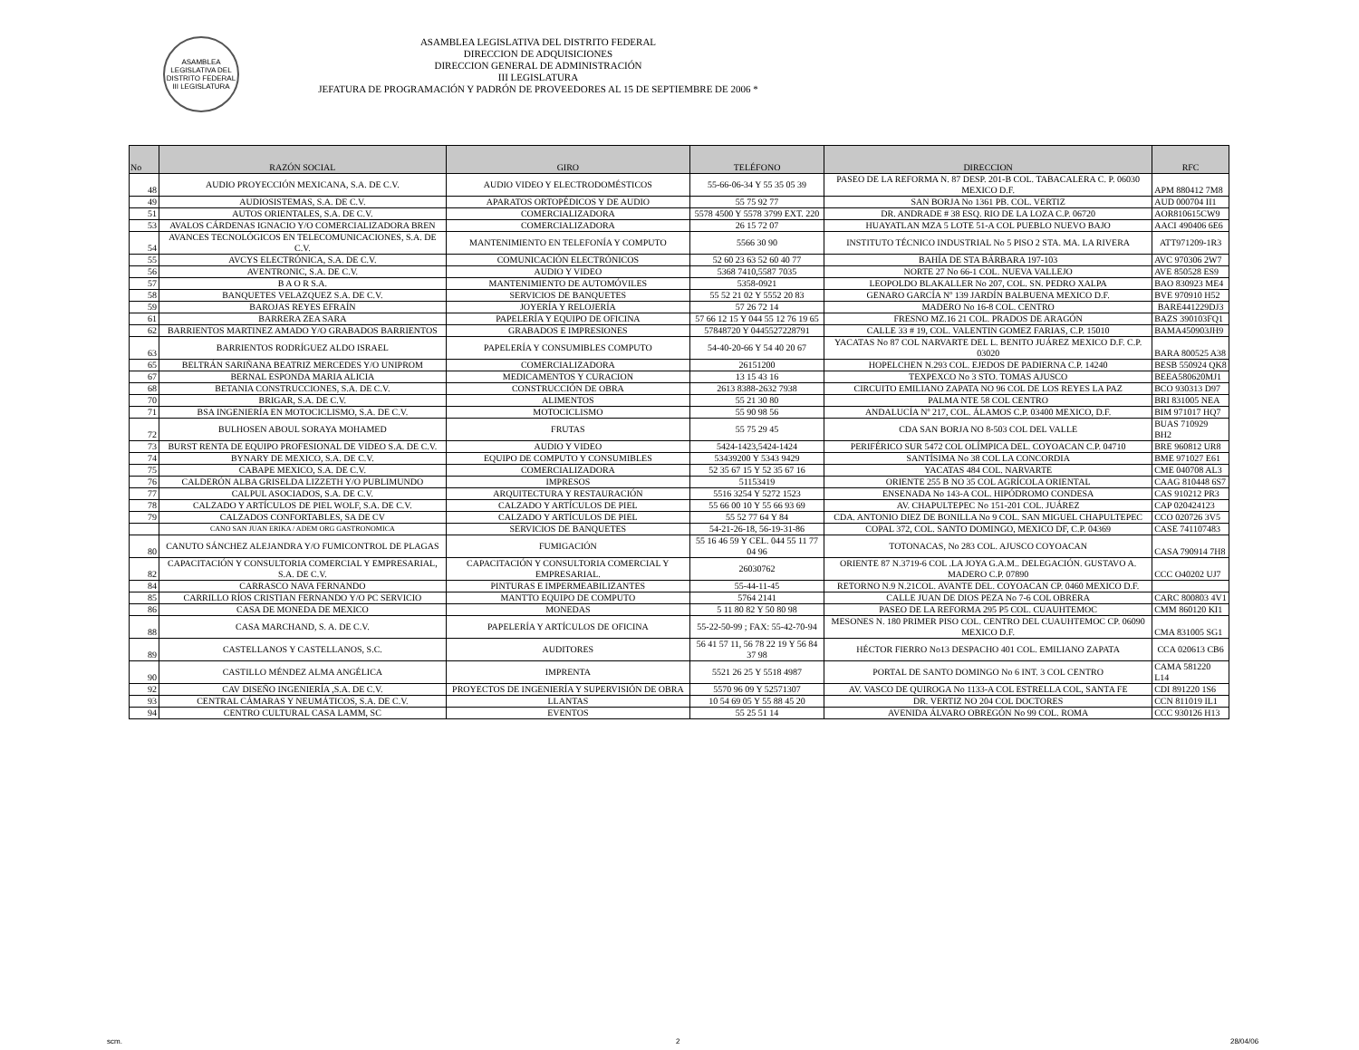ASAMBLEA LEGISLATIVA DEL DISTRITO FEDERAL
III LEGISLATURA
ASAMBLEA LEGISLATIVA DEL DISTRITO FEDERAL
DIRECCION DE ADQUISICIONES
DIRECCION GENERAL DE ADMINISTRACIÓN
III LEGISLATURA
JEFATURA DE PROGRAMACIÓN Y PADRÓN DE PROVEEDORES AL 15 DE SEPTIEMBRE DE 2006 *
| No | RAZÓN SOCIAL | GIRO | TELÉFONO | DIRECCION | RFC |
| --- | --- | --- | --- | --- | --- |
| 48 | AUDIO PROYECCIÓN MEXICANA, S.A. DE C.V. | AUDIO VIDEO Y ELECTRODOMÉSTICOS | 55-66-06-34 Y 55 35 05 39 | PASEO DE LA REFORMA N. 87 DESP. 201-B COL. TABACALERA C. P. 06030 MEXICO D.F. | APM 880412 7M8 |
| 49 | AUDIOSISTEMAS, S.A. DE C.V. | APARATOS ORTOPÉDICOS Y DE AUDIO | 55 75 92 77 | SAN BORJA No 1361 PB. COL. VERTIZ | AUD 000704 II1 |
| 51 | AUTOS ORIENTALES, S.A. DE C.V. | COMERCIALIZADORA | 5578 4500 Y 5578 3799 EXT. 220 | DR. ANDRADE # 38 ESQ. RIO DE LA LOZA C.P. 06720 | AOR810615CW9 |
| 53 | AVALOS CÁRDENAS IGNACIO Y/O COMERCIALIZADORA BREN | COMERCIALIZADORA | 26 15 72 07 | HUAYATLAN MZA 5 LOTE 51-A COL PUEBLO NUEVO BAJO | AACI 490406 6E6 |
| 54 | AVANCES TECNOLÓGICOS EN TELECOMUNICACIONES, S.A. DE C.V. | MANTENIMIENTO EN TELEFONÍA Y COMPUTO | 5566 30 90 | INSTITUTO TÉCNICO INDUSTRIAL No 5 PISO 2 STA. MA. LA RIVERA | ATT971209-1R3 |
| 55 | AVCYS ELECTRÓNICA, S.A. DE C.V. | COMUNICACIÓN ELECTRÓNICOS | 52 60 23 63 52 60 40 77 | BAHÍA DE STA BÁRBARA 197-103 | AVC 970306 2W7 |
| 56 | AVENTRONIC, S.A. DE C.V. | AUDIO Y VIDEO | 5368 7410,5587 7035 | NORTE 27 No 66-1 COL. NUEVA VALLEJO | AVE 850528 ES9 |
| 57 | B A O R S.A. | MANTENIMIENTO DE AUTOMÓVILES | 5358-0921 | LEOPOLDO BLAKALLER No 207, COL. SN. PEDRO XALPA | BAO 830923 ME4 |
| 58 | BANQUETES VELAZQUEZ S.A. DE C.V. | SERVICIOS DE BANQUETES | 55 52 21 02 Y 5552 20 83 | GENARO GARCÍA Nº 139 JARDÍN BALBUENA MEXICO D.F. | BVE 970910 H52 |
| 59 | BAROJAS REYES EFRAÍN | JOYERÍA Y RELOJERÍA | 57 26 72 14 | MADERO No 16-8 COL. CENTRO | BARE441229DJ3 |
| 61 | BARRERA ZEA SARA | PAPELERÍA Y EQUIPO DE OFICINA | 57 66 12 15 Y 044 55 12 76 19 65 | FRESNO MZ.16 21 COL. PRADOS DE ARAGÓN | BAZS 390103FQ1 |
| 62 | BARRIENTOS MARTINEZ AMADO Y/O GRABADOS BARRIENTOS | GRABADOS E IMPRESIONES | 57848720 Y 0445527228791 | CALLE 33 # 19, COL. VALENTIN GOMEZ FARIAS, C.P. 15010 | BAMA450903JH9 |
| 63 | BARRIENTOS RODRÍGUEZ ALDO ISRAEL | PAPELERÍA Y CONSUMIBLES COMPUTO | 54-40-20-66 Y 54 40 20 67 | YACATAS No 87 COL NARVARTE DEL L. BENITO JUÁREZ MEXICO D.F. C.P. 03020 | BARA 800525 A38 |
| 65 | BELTRÁN SARIÑANA BEATRIZ MERCEDES Y/O UNIPROM | COMERCIALIZADORA | 26151200 | HOPELCHEN N.293 COL. EJEDOS DE PADIERNA C.P. 14240 | BESB 550924 QK8 |
| 67 | BERNAL ESPONDA MARIA ALICIA | MEDICAMENTOS Y CURACION | 13 15 43 16 | TEXPEXCO No 3 STO. TOMAS AJUSCO | BEEA580620MJ1 |
| 68 | BETANIA CONSTRUCCIONES, S.A. DE C.V. | CONSTRUCCIÓN DE OBRA | 2613 8388-2632 7938 | CIRCUITO EMILIANO ZAPATA NO 96 COL DE LOS REYES LA PAZ | BCO 930313 D97 |
| 70 | BRIGAR, S.A. DE C.V. | ALIMENTOS | 55 21 30 80 | PALMA NTE 58 COL CENTRO | BRI 831005 NEA |
| 71 | BSA INGENIERÍA EN MOTOCICLISMO, S.A. DE C.V. | MOTOCICLISMO | 55 90 98 56 | ANDALUCÍA Nº 217, COL. ÁLAMOS C.P. 03400 MEXICO, D.F. | BIM 971017 HQ7 |
| 72 | BULHOSEN ABOUL SORAYA MOHAMED | FRUTAS | 55 75 29 45 | CDA SAN BORJA NO 8-503 COL DEL VALLE | BUAS 710929 BH2 |
| 73 | BURST RENTA DE EQUIPO PROFESIONAL DE VIDEO S.A. DE C.V. | AUDIO Y VIDEO | 5424-1423,5424-1424 | PERIFÉRICO SUR 5472 COL OLÍMPICA DEL. COYOACAN C.P. 04710 | BRE 960812 UR8 |
| 74 | BYNARY DE MEXICO, S.A. DE C.V. | EQUIPO DE COMPUTO Y CONSUMIBLES | 53439200 Y 5343 9429 | SANTÍSIMA No 38 COL LA CONCORDIA | BME 971027 E61 |
| 75 | CABAPE MEXICO, S.A. DE C.V. | COMERCIALIZADORA | 52 35 67 15 Y 52 35 67 16 | YACATAS 484 COL. NARVARTE | CME 040708 AL3 |
| 76 | CALDERÓN ALBA GRISELDA LIZZETH Y/O PUBLIMUNDO | IMPRESOS | 51153419 | ORIENTE 255 B NO 35 COL AGRÍCOLA ORIENTAL | CAAG 810448 6S7 |
| 77 | CALPUL ASOCIADOS, S.A. DE C.V. | ARQUITECTURA Y RESTAURACIÓN | 5516 3254 Y 5272 1523 | ENSENADA No 143-A COL. HIPÓDROMO CONDESA | CAS 910212 PR3 |
| 78 | CALZADO Y ARTÍCULOS DE PIEL WOLF, S.A. DE C.V. | CALZADO Y ARTÍCULOS DE PIEL | 55 66 00 10 Y 55 66 93 69 | AV. CHAPULTEPEC No 151-201 COL. JUÁREZ | CAP 020424123 |
| 79 | CALZADOS CONFORTABLES, SA DE CV | CALZADO Y ARTÍCULOS DE PIEL | 55 52 77 64 Y 84 | CDA. ANTONIO DIEZ DE BONILLA No 9 COL. SAN MIGUEL CHAPULTEPEC | CCO 020726 3V5 |
| | CANO SAN JUAN ERIKA / ADEM ORG GASTRONOMICA | SERVICIOS DE BANQUETES | 54-21-26-18, 56-19-31-86 | COPAL 372, COL. SANTO DOMINGO, MEXICO DF, C.P. 04369 | CASE 741107483 |
| 80 | CANUTO SÁNCHEZ ALEJANDRA Y/O FUMICONTROL DE PLAGAS | FUMIGACIÓN | 55 16 46 59 Y CEL. 044 55 11 77 04 96 | TOTONACAS, No 283 COL. AJUSCO COYOACAN | CASA 790914 7H8 |
| 82 | CAPACITACIÓN Y CONSULTORIA COMERCIAL Y EMPRESARIAL, S.A. DE C.V. | CAPACITACIÓN Y CONSULTORIA COMERCIAL Y EMPRESARIAL. | 26030762 | ORIENTE 87 N.3719-6 COL .LA JOYA G.A.M.. DELEGACIÓN. GUSTAVO A. MADERO C.P. 07890 | CCC O40202 UJ7 |
| 84 | CARRASCO NAVA FERNANDO | PINTURAS E IMPERMEABILIZANTES | 55-44-11-45 | RETORNO N.9 N.21COL. AVANTE DEL. COYOACAN CP. 0460 MEXICO D.F. | |
| 85 | CARRILLO RÍOS CRISTIAN FERNANDO Y/O PC SERVICIO | MANTTO EQUIPO DE COMPUTO | 5764 2141 | CALLE JUAN DE DIOS PEZA No 7-6 COL OBRERA | CARC 800803 4V1 |
| 86 | CASA DE MONEDA DE MEXICO | MONEDAS | 5 11 80 82 Y 50 80 98 | PASEO DE LA REFORMA 295 P5 COL. CUAUHTEMOC | CMM 860120 KI1 |
| 88 | CASA MARCHAND, S. A. DE C.V. | PAPELERÍA Y ARTÍCULOS DE OFICINA | 55-22-50-99 ; FAX: 55-42-70-94 | MESONES N. 180 PRIMER PISO COL. CENTRO DEL CUAUHTEMOC CP. 06090 MEXICO D.F. | CMA 831005 SG1 |
| 89 | CASTELLANOS Y CASTELLANOS, S.C. | AUDITORES | 56 41 57 11, 56 78 22 19 Y 56 84 37 98 | HÉCTOR FIERRO No13 DESPACHO 401 COL. EMILIANO ZAPATA | CCA 020613 CB6 |
| 90 | CASTILLO MÉNDEZ ALMA ANGÉLICA | IMPRENTA | 5521 26 25 Y 5518 4987 | PORTAL DE SANTO DOMINGO No 6 INT. 3 COL CENTRO | CAMA 581220 L14 |
| 92 | CAV DISEÑO INGENIERÍA ,S.A. DE C.V. | PROYECTOS DE INGENIERÍA Y SUPERVISIÓN DE OBRA | 5570 96 09 Y 52571307 | AV. VASCO DE QUIROGA No 1133-A COL ESTRELLA COL, SANTA FE | CDI 891220 1S6 |
| 93 | CENTRAL CÁMARAS Y NEUMÁTICOS, S.A. DE C.V. | LLANTAS | 10 54 69 05 Y 55 88 45 20 | DR. VERTIZ NO 204 COL DOCTORES | CCN 811019 IL1 |
| 94 | CENTRO CULTURAL CASA LAMM, SC | EVENTOS | 55 25 51 14 | AVENIDA ÁLVARO OBREGÓN No 99 COL. ROMA | CCC 930126 H13 |
scm. 2 28/04/06